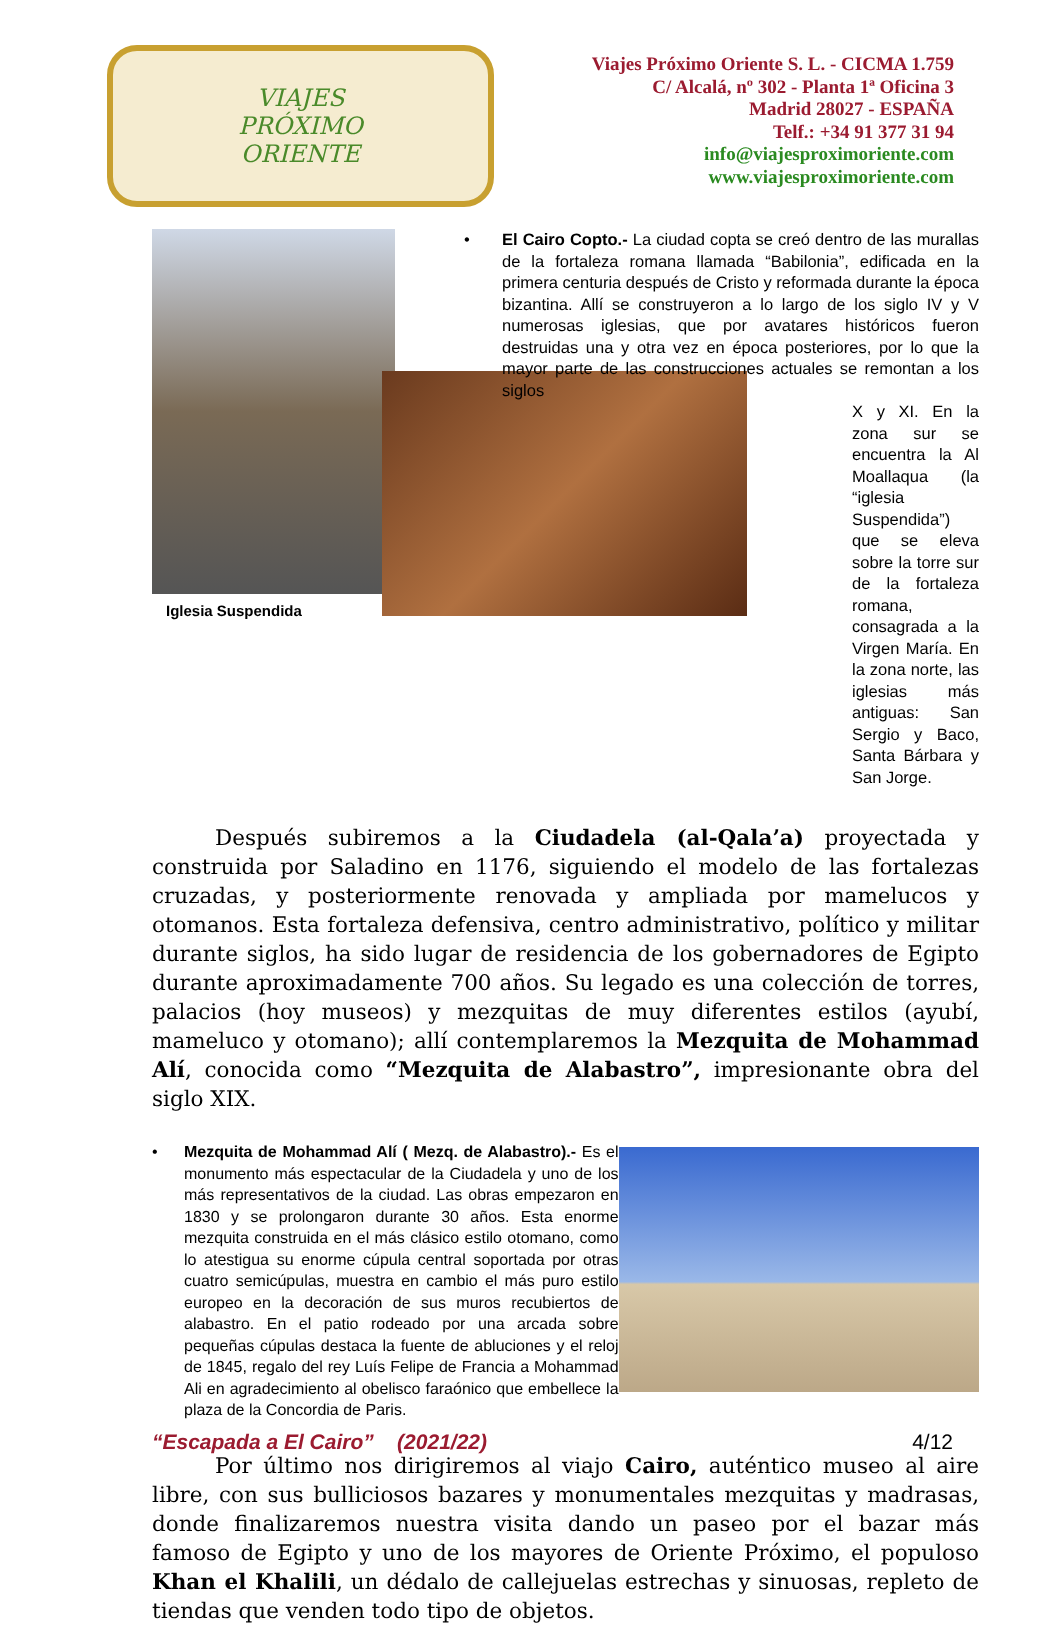VIAJES
PRÓXIMO
ORIENTE
Viajes Próximo Oriente S. L. - CICMA 1.759
C/ Alcalá, nº 302 - Planta 1ª Oficina 3
Madrid 28027 - ESPAÑA
Telf.: +34 91 377 31 94
info@viajesproximoriente.com
www.viajesproximoriente.com
Iglesia Suspendida
• El Cairo Copto.- La ciudad copta se creó dentro de las murallas de la fortaleza romana llamada “Babilonia”, edificada en la primera centuria después de Cristo y reformada durante la época bizantina. Allí se construyeron a lo largo de los siglo IV y V numerosas iglesias, que por avatares históricos fueron destruidas una y otra vez en época posteriores, por lo que la mayor parte de las construcciones actuales se remontan a los siglos
X y XI. En la zona sur se encuentra la Al Moallaqua (la “iglesia Suspendida”) que se eleva sobre la torre sur de la fortaleza romana, consagrada a la Virgen María. En la zona norte, las iglesias más antiguas: San Sergio y Baco, Santa Bárbara y San Jorge.
Después subiremos a la Ciudadela (al-Qala’a) proyectada y construida por Saladino en 1176, siguiendo el modelo de las fortalezas cruzadas, y posteriormente renovada y ampliada por mamelucos y otomanos. Esta fortaleza defensiva, centro administrativo, político y militar durante siglos, ha sido lugar de residencia de los gobernadores de Egipto durante aproximadamente 700 años. Su legado es una colección de torres, palacios (hoy museos) y mezquitas de muy diferentes estilos (ayubí, mameluco y otomano); allí contemplaremos la Mezquita de Mohammad Alí, conocida como “Mezquita de Alabastro”, impresionante obra del siglo XIX.
• Mezquita de Mohammad Alí ( Mezq. de Alabastro).- Es el monumento más espectacular de la Ciudadela y uno de los más representativos de la ciudad. Las obras empezaron en 1830 y se prolongaron durante 30 años. Esta enorme mezquita construida en el más clásico estilo otomano, como lo atestigua su enorme cúpula central soportada por otras cuatro semicúpulas, muestra en cambio el más puro estilo europeo en la decoración de sus muros recubiertos de alabastro. En el patio rodeado por una arcada sobre pequeñas cúpulas destaca la fuente de abluciones y el reloj de 1845, regalo del rey Luís Felipe de Francia a Mohammad Ali en agradecimiento al obelisco faraónico que embellece la plaza de la Concordia de Paris.
Por último nos dirigiremos al viajo Cairo, auténtico museo al aire libre, con sus bulliciosos bazares y monumentales mezquitas y madrasas, donde finalizaremos nuestra visita dando un paseo por el bazar más famoso de Egipto y uno de los mayores de Oriente Próximo, el populoso Khan el Khalili, un dédalo de callejuelas estrechas y sinuosas, repleto de tiendas que venden todo tipo de objetos.
“Escapada a El Cairo” (2021/22) 4/12